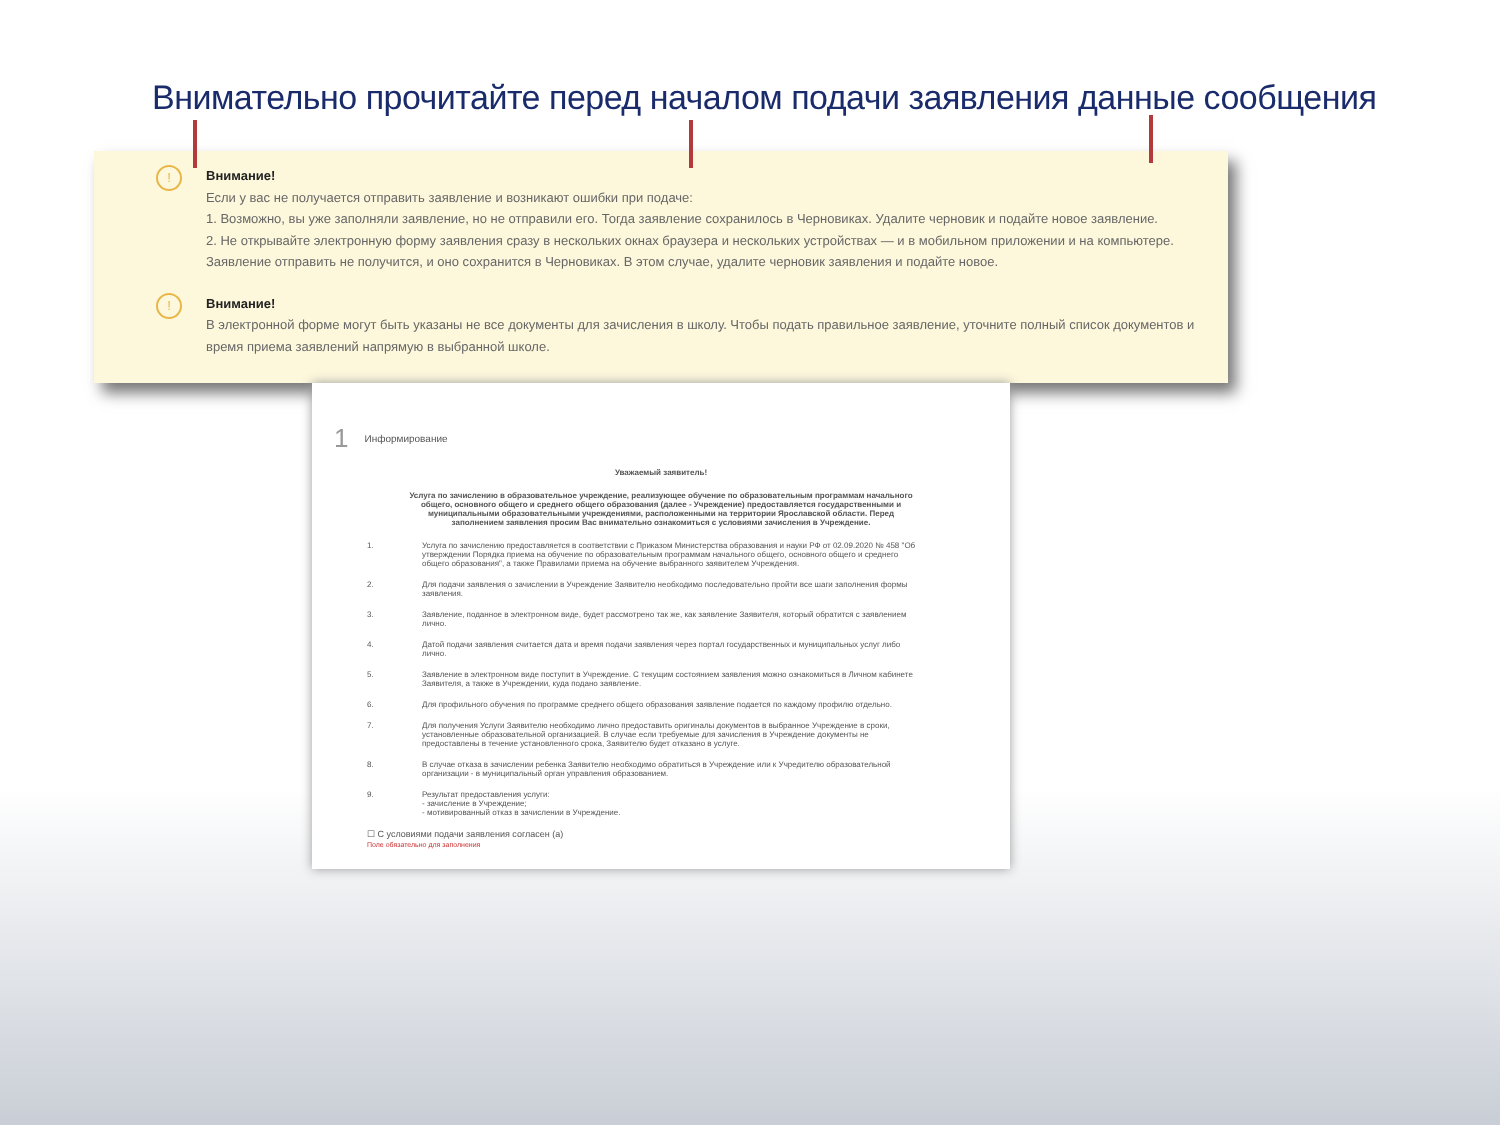Внимательно прочитайте перед началом подачи заявления данные сообщения
!
Внимание!
Если у вас не получается отправить заявление и возникают ошибки при подаче:
1. Возможно, вы уже заполняли заявление, но не отправили его. Тогда заявление сохранилось в Черновиках. Удалите черновик и подайте новое заявление.
2. Не открывайте электронную форму заявления сразу в нескольких окнах браузера и нескольких устройствах — и в мобильном приложении и на компьютере. Заявление отправить не получится, и оно сохранится в Черновиках. В этом случае, удалите черновик заявления и подайте новое.
!
Внимание!
В электронной форме могут быть указаны не все документы для зачисления в школу. Чтобы подать правильное заявление, уточните полный список документов и время приема заявлений напрямую в выбранной школе.
1 Информирование
Уважаемый заявитель!
Услуга по зачислению в образовательное учреждение, реализующее обучение по образовательным программам начального общего, основного общего и среднего общего образования (далее - Учреждение) предоставляется государственными и муниципальными образовательными учреждениями, расположенными на территории Ярославской области. Перед заполнением заявления просим Вас внимательно ознакомиться с условиями зачисления в Учреждение.
1. Услуга по зачислению предоставляется в соответствии с Приказом Министерства образования и науки РФ от 02.09.2020 № 458 "Об утверждении Порядка приема на обучение по образовательным программам начального общего, основного общего и среднего общего образования", а также Правилами приема на обучение выбранного заявителем Учреждения.
2. Для подачи заявления о зачислении в Учреждение Заявителю необходимо последовательно пройти все шаги заполнения формы заявления.
3. Заявление, поданное в электронном виде, будет рассмотрено так же, как заявление Заявителя, который обратится с заявлением лично.
4. Датой подачи заявления считается дата и время подачи заявления через портал государственных и муниципальных услуг либо лично.
5. Заявление в электронном виде поступит в Учреждение. С текущим состоянием заявления можно ознакомиться в Личном кабинете Заявителя, а также в Учреждении, куда подано заявление.
6. Для профильного обучения по программе среднего общего образования заявление подается по каждому профилю отдельно.
7. Для получения Услуги Заявителю необходимо лично предоставить оригиналы документов в выбранное Учреждение в сроки, установленные образовательной организацией. В случае если требуемые для зачисления в Учреждение документы не предоставлены в течение установленного срока, Заявителю будет отказано в услуге.
8. В случае отказа в зачислении ребенка Заявителю необходимо обратиться в Учреждение или к Учредителю образовательной организации - в муниципальный орган управления образованием.
9. Результат предоставления услуги:
- зачисление в Учреждение;
- мотивированный отказ в зачислении в Учреждение.
☐ С условиями подачи заявления согласен (а)
Поле обязательно для заполнения